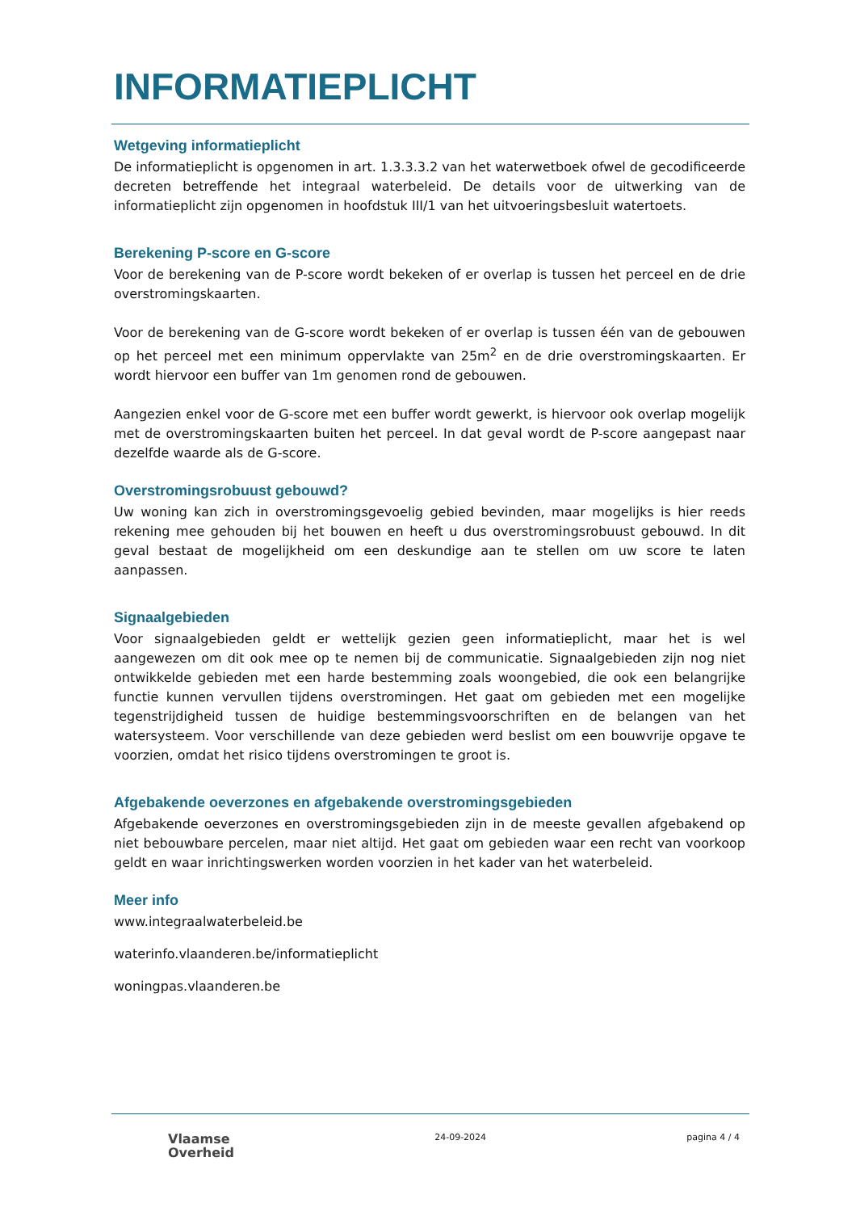INFORMATIEPLICHT
Wetgeving informatieplicht
De informatieplicht is opgenomen in art. 1.3.3.3.2 van het waterwetboek ofwel de gecodificeerde decreten betreffende het integraal waterbeleid. De details voor de uitwerking van de informatieplicht zijn opgenomen in hoofdstuk III/1 van het uitvoeringsbesluit watertoets.
Berekening P-score en G-score
Voor de berekening van de P-score wordt bekeken of er overlap is tussen het perceel en de drie overstromingskaarten.
Voor de berekening van de G-score wordt bekeken of er overlap is tussen één van de gebouwen op het perceel met een minimum oppervlakte van 25m<sup>2</sup> en de drie overstromingskaarten. Er wordt hiervoor een buffer van 1m genomen rond de gebouwen.
Aangezien enkel voor de G-score met een buffer wordt gewerkt, is hiervoor ook overlap mogelijk met de overstromingskaarten buiten het perceel. In dat geval wordt de P-score aangepast naar dezelfde waarde als de G-score.
Overstromingsrobuust gebouwd?
Uw woning kan zich in overstromingsgevoelig gebied bevinden, maar mogelijks is hier reeds rekening mee gehouden bij het bouwen en heeft u dus overstromingsrobuust gebouwd. In dit geval bestaat de mogelijkheid om een deskundige aan te stellen om uw score te laten aanpassen.
Signaalgebieden
Voor signaalgebieden geldt er wettelijk gezien geen informatieplicht, maar het is wel aangewezen om dit ook mee op te nemen bij de communicatie. Signaalgebieden zijn nog niet ontwikkelde gebieden met een harde bestemming zoals woongebied, die ook een belangrijke functie kunnen vervullen tijdens overstromingen. Het gaat om gebieden met een mogelijke tegenstrijdigheid tussen de huidige bestemmingsvoorschriften en de belangen van het watersysteem. Voor verschillende van deze gebieden werd beslist om een bouwvrije opgave te voorzien, omdat het risico tijdens overstromingen te groot is.
Afgebakende oeverzones en afgebakende overstromingsgebieden
Afgebakende oeverzones en overstromingsgebieden zijn in de meeste gevallen afgebakend op niet bebouwbare percelen, maar niet altijd. Het gaat om gebieden waar een recht van voorkoop geldt en waar inrichtingswerken worden voorzien in het kader van het waterbeleid.
Meer info
www.integraalwaterbeleid.be
waterinfo.vlaanderen.be/informatieplicht
woningpas.vlaanderen.be
Vlaamse
Overheid
24-09-2024 pagina 4 / 4